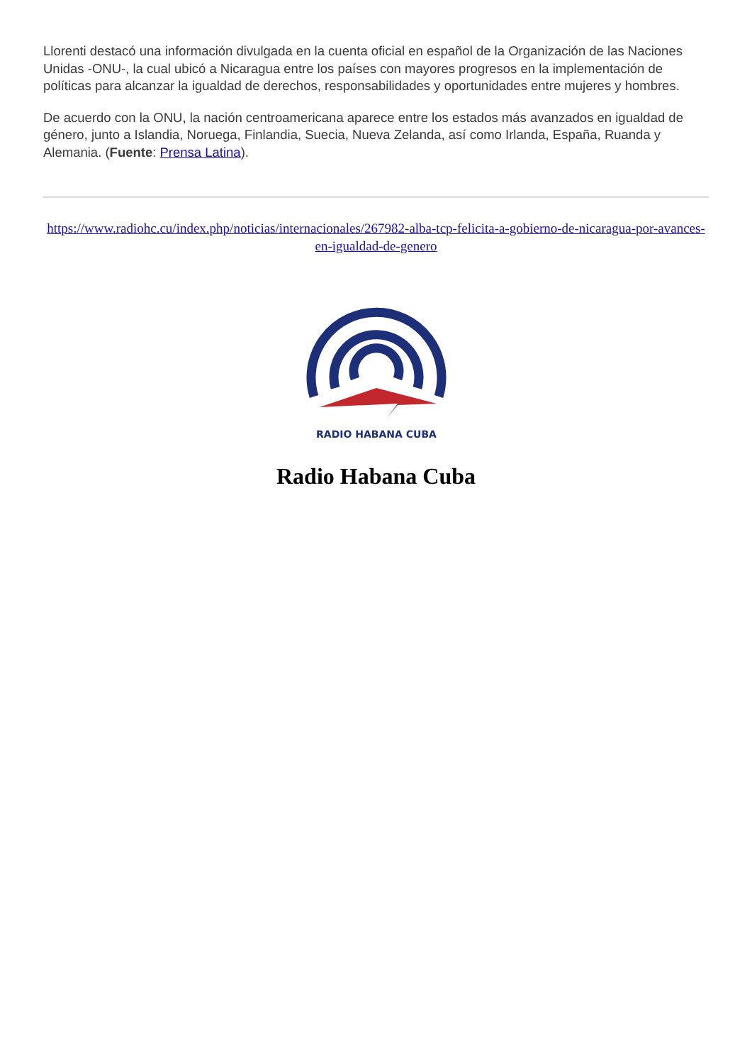Llorenti destacó una información divulgada en la cuenta oficial en español de la Organización de las Naciones Unidas -ONU-, la cual ubicó a Nicaragua entre los países con mayores progresos en la implementación de políticas para alcanzar la igualdad de derechos, responsabilidades y oportunidades entre mujeres y hombres.
De acuerdo con la ONU, la nación centroamericana aparece entre los estados más avanzados en igualdad de género, junto a Islandia, Noruega, Finlandia, Suecia, Nueva Zelanda, así como Irlanda, España, Ruanda y Alemania. (Fuente: Prensa Latina).
https://www.radiohc.cu/index.php/noticias/internacionales/267982-alba-tcp-felicita-a-gobierno-de-nicaragua-por-avances-en-igualdad-de-genero
RADIO HABANA CUBA
Radio Habana Cuba